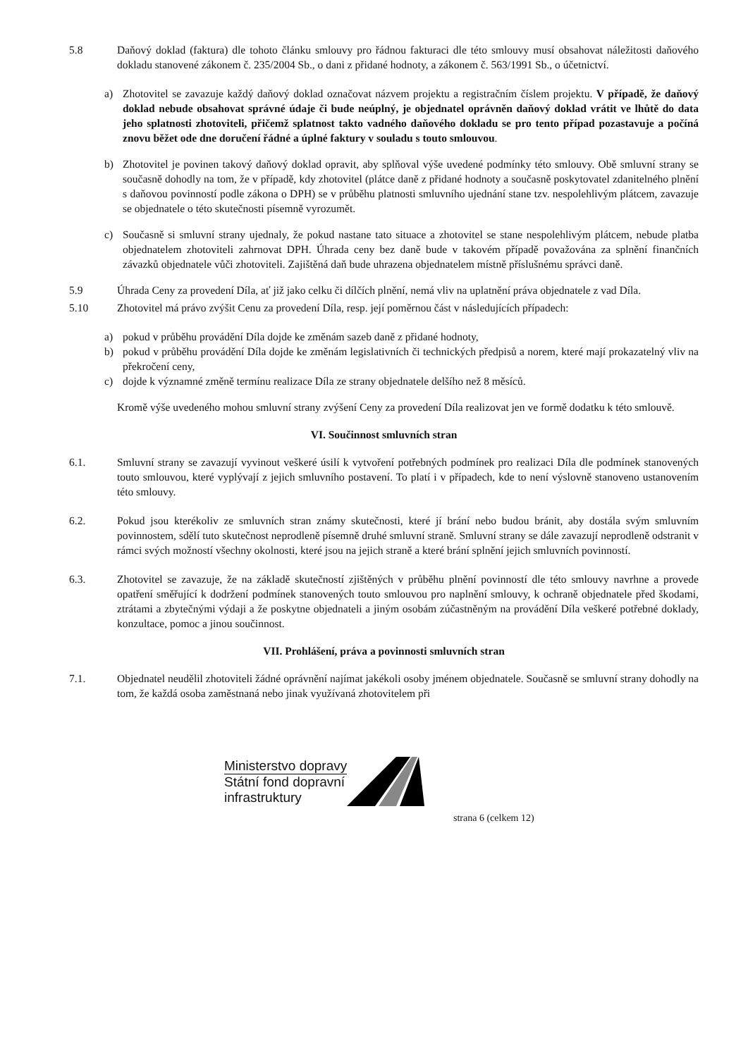5.8 Daňový doklad (faktura) dle tohoto článku smlouvy pro řádnou fakturaci dle této smlouvy musí obsahovat náležitosti daňového dokladu stanovené zákonem č. 235/2004 Sb., o dani z přidané hodnoty, a zákonem č. 563/1991 Sb., o účetnictví.
a) Zhotovitel se zavazuje každý daňový doklad označovat názvem projektu a registračním číslem projektu. V případě, že daňový doklad nebude obsahovat správné údaje či bude neúplný, je objednatel oprávněn daňový doklad vrátit ve lhůtě do data jeho splatnosti zhotoviteli, přičemž splatnost takto vadného daňového dokladu se pro tento případ pozastavuje a počíná znovu běžet ode dne doručení řádné a úplné faktury v souladu s touto smlouvou.
b) Zhotovitel je povinen takový daňový doklad opravit, aby splňoval výše uvedené podmínky této smlouvy. Obě smluvní strany se současně dohodly na tom, že v případě, kdy zhotovitel (plátce daně z přidané hodnoty a současně poskytovatel zdanitelného plnění s daňovou povinností podle zákona o DPH) se v průběhu platnosti smluvního ujednání stane tzv. nespolehlivým plátcem, zavazuje se objednatele o této skutečnosti písemně vyrozumět.
c) Současně si smluvní strany ujednaly, že pokud nastane tato situace a zhotovitel se stane nespolehlivým plátcem, nebude platba objednatelem zhotoviteli zahrnovat DPH. Úhrada ceny bez daně bude v takovém případě považována za splnění finančních závazků objednatele vůči zhotoviteli. Zajištěná daň bude uhrazena objednatelem místně příslušnému správci daně.
5.9 Úhrada Ceny za provedení Díla, ať již jako celku či dílčích plnění, nemá vliv na uplatnění práva objednatele z vad Díla.
5.10 Zhotovitel má právo zvýšit Cenu za provedení Díla, resp. její poměrnou část v následujících případech:
a) pokud v průběhu provádění Díla dojde ke změnám sazeb daně z přidané hodnoty,
b) pokud v průběhu provádění Díla dojde ke změnám legislativních či technických předpisů a norem, které mají prokazatelný vliv na překročení ceny,
c) dojde k významné změně termínu realizace Díla ze strany objednatele delšího než 8 měsíců.
Kromě výše uvedeného mohou smluvní strany zvýšení Ceny za provedení Díla realizovat jen ve formě dodatku k této smlouvě.
VI. Součinnost smluvních stran
6.1. Smluvní strany se zavazují vyvinout veškeré úsilí k vytvoření potřebných podmínek pro realizaci Díla dle podmínek stanovených touto smlouvou, které vyplývají z jejich smluvního postavení. To platí i v případech, kde to není výslovně stanoveno ustanovením této smlouvy.
6.2. Pokud jsou kterékoliv ze smluvních stran známy skutečnosti, které jí brání nebo budou bránit, aby dostála svým smluvním povinnostem, sdělí tuto skutečnost neprodleně písemně druhé smluvní straně. Smluvní strany se dále zavazují neprodleně odstranit v rámci svých možností všechny okolnosti, které jsou na jejich straně a které brání splnění jejich smluvních povinností.
6.3. Zhotovitel se zavazuje, že na základě skutečností zjištěných v průběhu plnění povinností dle této smlouvy navrhne a provede opatření směřující k dodržení podmínek stanovených touto smlouvou pro naplnění smlouvy, k ochraně objednatele před škodami, ztrátami a zbytečnými výdaji a že poskytne objednateli a jiným osobám zúčastněným na provádění Díla veškeré potřebné doklady, konzultace, pomoc a jinou součinnost.
VII. Prohlášení, práva a povinnosti smluvních stran
7.1. Objednatel neudělil zhotoviteli žádné oprávnění najímat jakékoli osoby jménem objednatele. Současně se smluvní strany dohodly na tom, že každá osoba zaměstnaná nebo jinak využívaná zhotovitelem při
Ministerstvo dopravy
Státní fond dopravní
infrastruktury
strana 6 (celkem 12)